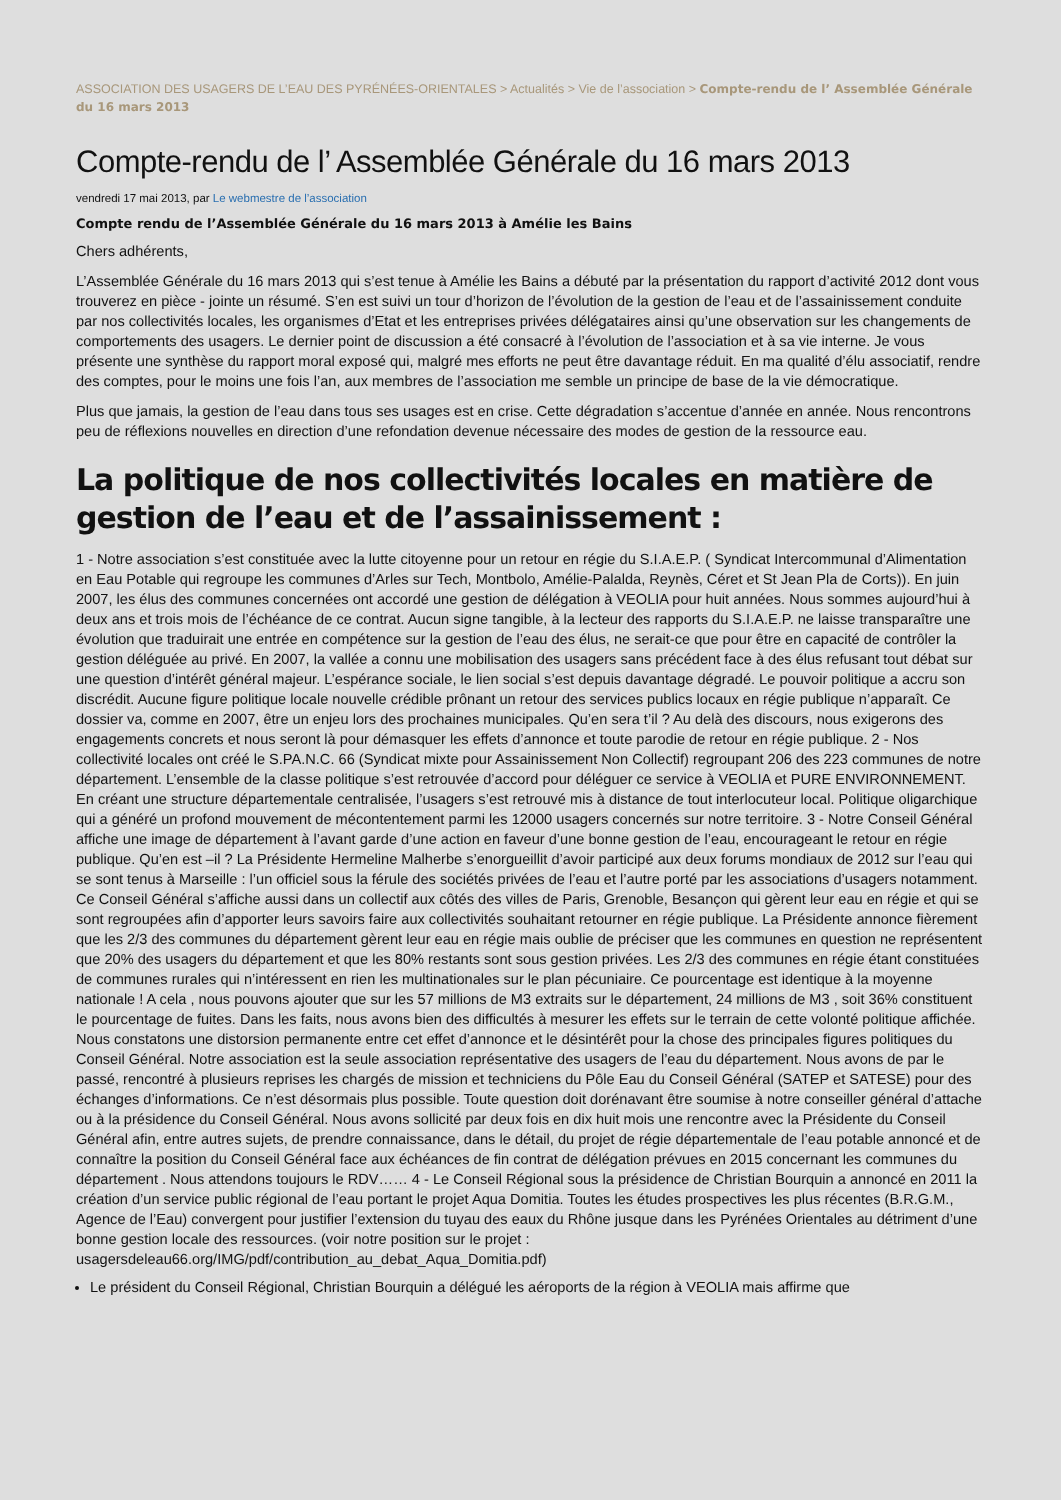ASSOCIATION DES USAGERS DE L’EAU DES PYRÉNÉES-ORIENTALES > Actualités > Vie de l’association > Compte-rendu de l’ Assemblée Générale du 16 mars 2013
Compte-rendu de l’ Assemblée Générale du 16 mars 2013
vendredi 17 mai 2013, par Le webmestre de l’association
Compte rendu de l’Assemblée Générale du 16 mars 2013 à Amélie les Bains
Chers adhérents,
L’Assemblée Générale du 16 mars 2013 qui s’est tenue à Amélie les Bains a débuté par la présentation du rapport d’activité 2012 dont vous trouverez en pièce - jointe un résumé. S’en est suivi un tour d’horizon de l’évolution de la gestion de l’eau et de l’assainissement conduite par nos collectivités locales, les organismes d’Etat et les entreprises privées délégataires ainsi qu’une observation sur les changements de comportements des usagers. Le dernier point de discussion a été consacré à l’évolution de l’association et à sa vie interne. Je vous présente une synthèse du rapport moral exposé qui, malgré mes efforts ne peut être davantage réduit. En ma qualité d’élu associatif, rendre des comptes, pour le moins une fois l’an, aux membres de l’association me semble un principe de base de la vie démocratique.
Plus que jamais, la gestion de l’eau dans tous ses usages est en crise. Cette dégradation s’accentue d’année en année. Nous rencontrons peu de réflexions nouvelles en direction d’une refondation devenue nécessaire des modes de gestion de la ressource eau.
La politique de nos collectivités locales en matière de gestion de l’eau et de l’assainissement :
1 - Notre association s’est constituée avec la lutte citoyenne pour un retour en régie du S.I.A.E.P. ( Syndicat Intercommunal d’Alimentation en Eau Potable qui regroupe les communes d’Arles sur Tech, Montbolo, Amélie-Palalda, Reynès, Céret et St Jean Pla de Corts)). En juin 2007, les élus des communes concernées ont accordé une gestion de délégation à VEOLIA pour huit années. Nous sommes aujourd’hui à deux ans et trois mois de l’échéance de ce contrat. Aucun signe tangible, à la lecteur des rapports du S.I.A.E.P. ne laisse transparaître une évolution que traduirait une entrée en compétence sur la gestion de l’eau des élus, ne serait-ce que pour être en capacité de contrôler la gestion déléguée au privé. En 2007, la vallée a connu une mobilisation des usagers sans précédent face à des élus refusant tout débat sur une question d’intérêt général majeur. L’espérance sociale, le lien social s’est depuis davantage dégradé. Le pouvoir politique a accru son discrédit. Aucune figure politique locale nouvelle crédible prônant un retour des services publics locaux en régie publique n’apparaît. Ce dossier va, comme en 2007, être un enjeu lors des prochaines municipales. Qu’en sera t’il ? Au delà des discours, nous exigerons des engagements concrets et nous seront là pour démasquer les effets d’annonce et toute parodie de retour en régie publique. 2 - Nos collectivité locales ont créé le S.PA.N.C. 66 (Syndicat mixte pour Assainissement Non Collectif) regroupant 206 des 223 communes de notre département. L’ensemble de la classe politique s’est retrouvée d’accord pour déléguer ce service à VEOLIA et PURE ENVIRONNEMENT. En créant une structure départementale centralisée, l’usagers s’est retrouvé mis à distance de tout interlocuteur local. Politique oligarchique qui a généré un profond mouvement de mécontentement parmi les 12000 usagers concernés sur notre territoire. 3 - Notre Conseil Général affiche une image de département à l’avant garde d’une action en faveur d’une bonne gestion de l’eau, encourageant le retour en régie publique. Qu’en est –il ? La Présidente Hermeline Malherbe s’enorgueillit d’avoir participé aux deux forums mondiaux de 2012 sur l’eau qui se sont tenus à Marseille : l’un officiel sous la férule des sociétés privées de l’eau et l’autre porté par les associations d’usagers notamment. Ce Conseil Général s’affiche aussi dans un collectif aux côtés des villes de Paris, Grenoble, Besançon qui gèrent leur eau en régie et qui se sont regroupées afin d’apporter leurs savoirs faire aux collectivités souhaitant retourner en régie publique. La Présidente annonce fièrement que les 2/3 des communes du département gèrent leur eau en régie mais oublie de préciser que les communes en question ne représentent que 20% des usagers du département et que les 80% restants sont sous gestion privées. Les 2/3 des communes en régie étant constituées de communes rurales qui n’intéressent en rien les multinationales sur le plan pécuniaire. Ce pourcentage est identique à la moyenne nationale ! A cela , nous pouvons ajouter que sur les 57 millions de M3 extraits sur le département, 24 millions de M3 , soit 36% constituent le pourcentage de fuites. Dans les faits, nous avons bien des difficultés à mesurer les effets sur le terrain de cette volonté politique affichée. Nous constatons une distorsion permanente entre cet effet d’annonce et le désintérêt pour la chose des principales figures politiques du Conseil Général. Notre association est la seule association représentative des usagers de l’eau du département. Nous avons de par le passé, rencontré à plusieurs reprises les chargés de mission et techniciens du Pôle Eau du Conseil Général (SATEP et SATESE) pour des échanges d’informations. Ce n’est désormais plus possible. Toute question doit dorénavant être soumise à notre conseiller général d’attache ou à la présidence du Conseil Général. Nous avons sollicité par deux fois en dix huit mois une rencontre avec la Présidente du Conseil Général afin, entre autres sujets, de prendre connaissance, dans le détail, du projet de régie départementale de l’eau potable annoncé et de connaître la position du Conseil Général face aux échéances de fin contrat de délégation prévues en 2015 concernant les communes du département . Nous attendons toujours le RDV…… 4 - Le Conseil Régional sous la présidence de Christian Bourquin a annoncé en 2011 la création d’un service public régional de l’eau portant le projet Aqua Domitia. Toutes les études prospectives les plus récentes (B.R.G.M., Agence de l’Eau) convergent pour justifier l’extension du tuyau des eaux du Rhône jusque dans les Pyrénées Orientales au détriment d’une bonne gestion locale des ressources. (voir notre position sur le projet : usagersdeleau66.org/IMG/pdf/contribution_au_debat_Aqua_Domitia.pdf)
Le président du Conseil Régional, Christian Bourquin a délégué les aéroports de la région à VEOLIA mais affirme que